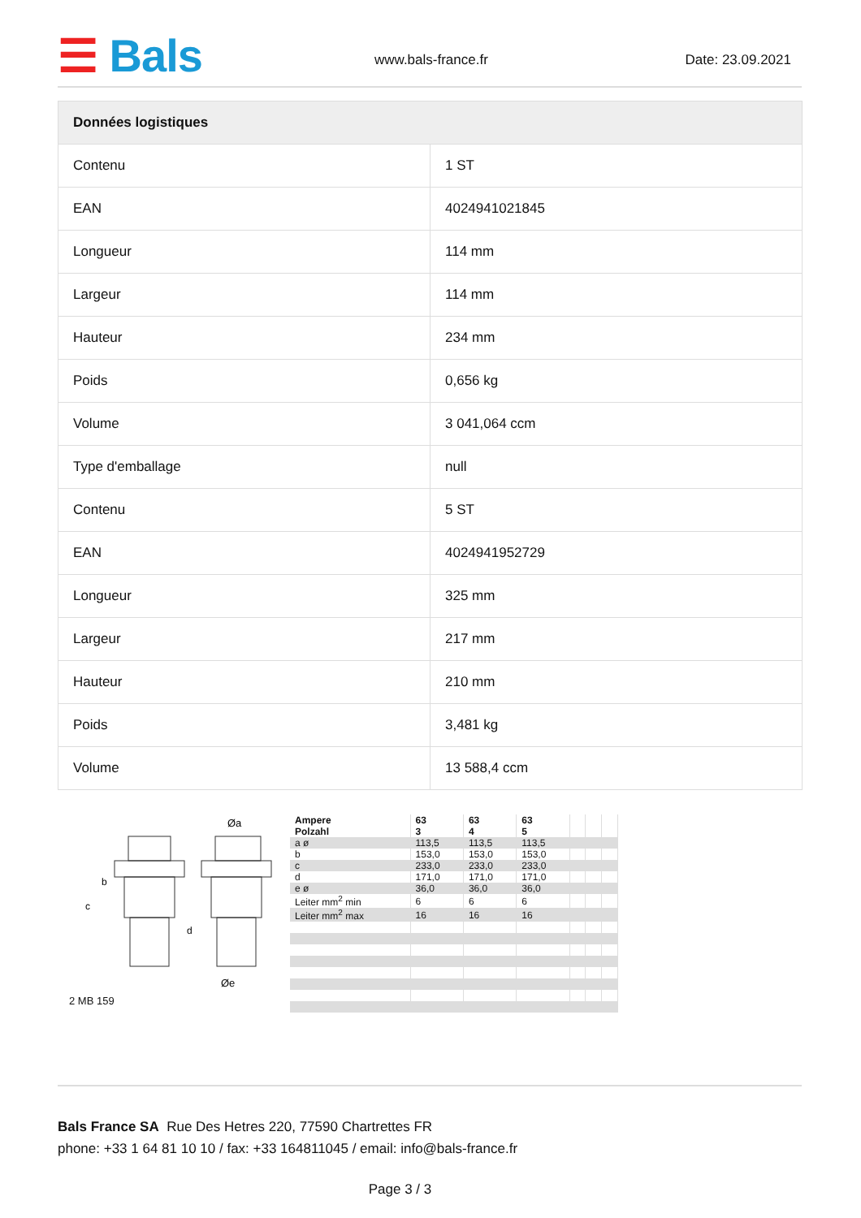☰ Bals www.bals-france.fr Date: 23.09.2021
| Données logistiques | |
| --- | --- |
| Contenu | 1 ST |
| EAN | 4024941021845 |
| Longueur | 114 mm |
| Largeur | 114 mm |
| Hauteur | 234 mm |
| Poids | 0,656 kg |
| Volume | 3 041,064 ccm |
| Type d'emballage | null |
| Contenu | 5 ST |
| EAN | 4024941952729 |
| Longueur | 325 mm |
| Largeur | 217 mm |
| Hauteur | 210 mm |
| Poids | 3,481 kg |
| Volume | 13 588,4 ccm |
Øa
Øe
c
b
d
2 MB 159
| Ampere Polzahl | 63 3 | 63 4 | 63 5 | | | |
| a ø | 113,5 | 113,5 | 113,5 | | | |
| b | 153,0 | 153,0 | 153,0 | | | |
| c | 233,0 | 233,0 | 233,0 | | | |
| d | 171,0 | 171,0 | 171,0 | | | |
| e ø | 36,0 | 36,0 | 36,0 | | | |
| Leiter mm<sup>2</sup> min | 6 | 6 | 6 | | | |
| Leiter mm<sup>2</sup> max | 16 | 16 | 16 | | | |
Bals France SA Rue Des Hetres 220, 77590 Chartrettes FR
phone: +33 1 64 81 10 10 / fax: +33 164811045 / email: info@bals-france.fr
Page 3 / 3